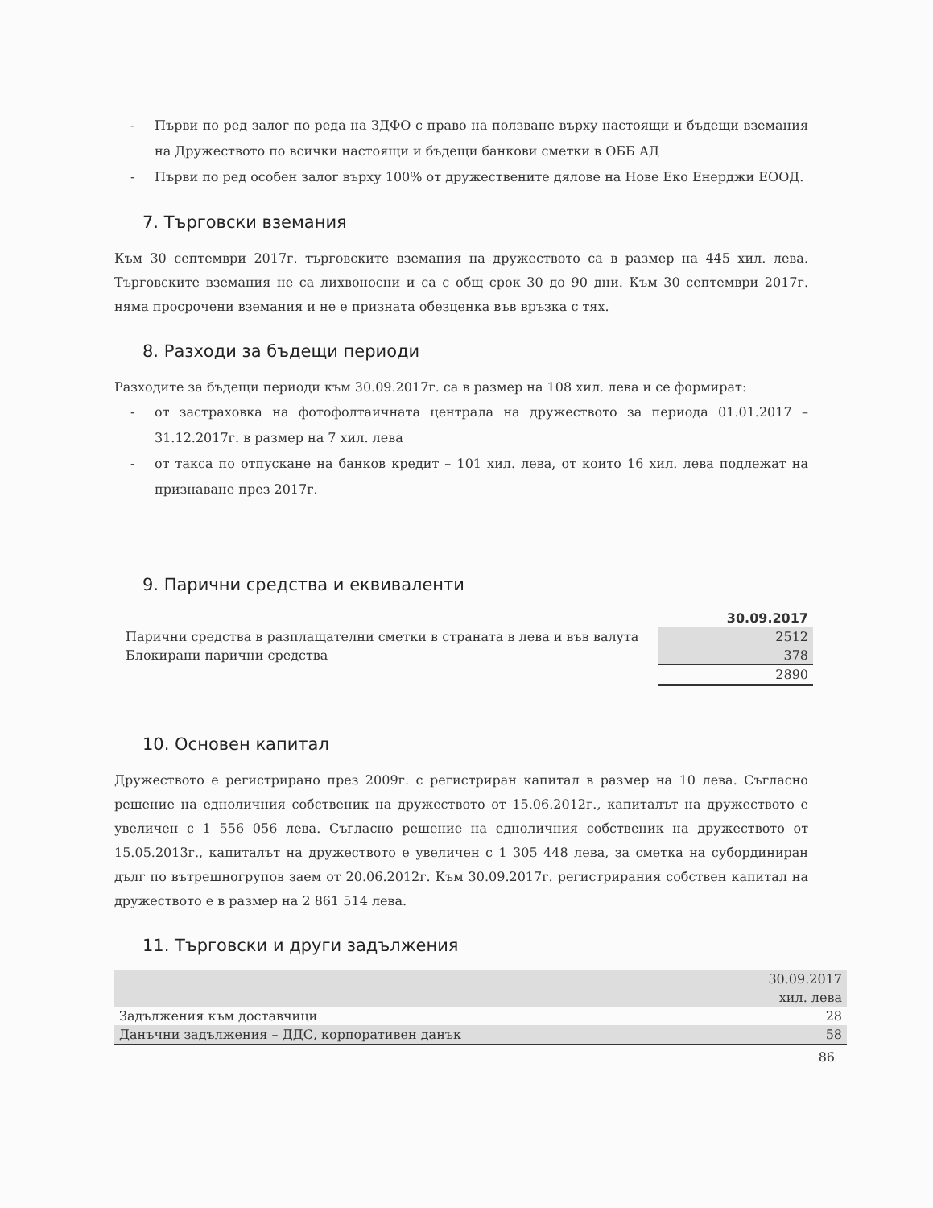- Първи по ред залог по реда на ЗДФО с право на ползване върху настоящи и бъдещи вземания на Дружеството по всички настоящи и бъдещи банкови сметки в ОББ АД
- Първи по ред особен залог върху 100% от дружествените дялове на Нове Еко Енерджи ЕООД.
7. Търговски вземания
Към 30 септември 2017г. търговските вземания на дружеството са в размер на 445 хил. лева. Търговските вземания не са лихвоносни и са с общ срок 30 до 90 дни. Към 30 септември 2017г. няма просрочени вземания и не е призната обезценка във връзка с тях.
8. Разходи за бъдещи периоди
Разходите за бъдещи периоди към 30.09.2017г. са в размер на 108 хил. лева и се формират:
- от застраховка на фотофолтаичната централа на дружеството за периода 01.01.2017 – 31.12.2017г. в размер на 7 хил. лева
- от такса по отпускане на банков кредит – 101 хил. лева, от които 16 хил. лева подлежат на признаване през 2017г.
9. Парични средства и еквиваленти
| | 30.09.2017 |
| Парични средства в разплащателни сметки в страната в лева и във валута | 2512 |
| Блокирани парични средства | 378 |
| | 2890 |
10. Основен капитал
Дружеството е регистрирано през 2009г. с регистриран капитал в размер на 10 лева. Съгласно решение на едноличния собственик на дружеството от 15.06.2012г., капиталът на дружеството е увеличен с 1 556 056 лева. Съгласно решение на едноличния собственик на дружеството от 15.05.2013г., капиталът на дружеството е увеличен с 1 305 448 лева, за сметка на субординиран дълг по вътрешногрупов заем от 20.06.2012г. Към 30.09.2017г. регистрирания собствен капитал на дружеството е в размер на 2 861 514 лева.
11. Търговски и други задължения
| | 30.09.2017 |
| | хил. лева |
| Задължения към доставчици | 28 |
| Данъчни задължения – ДДС, корпоративен данък | 58 |
86